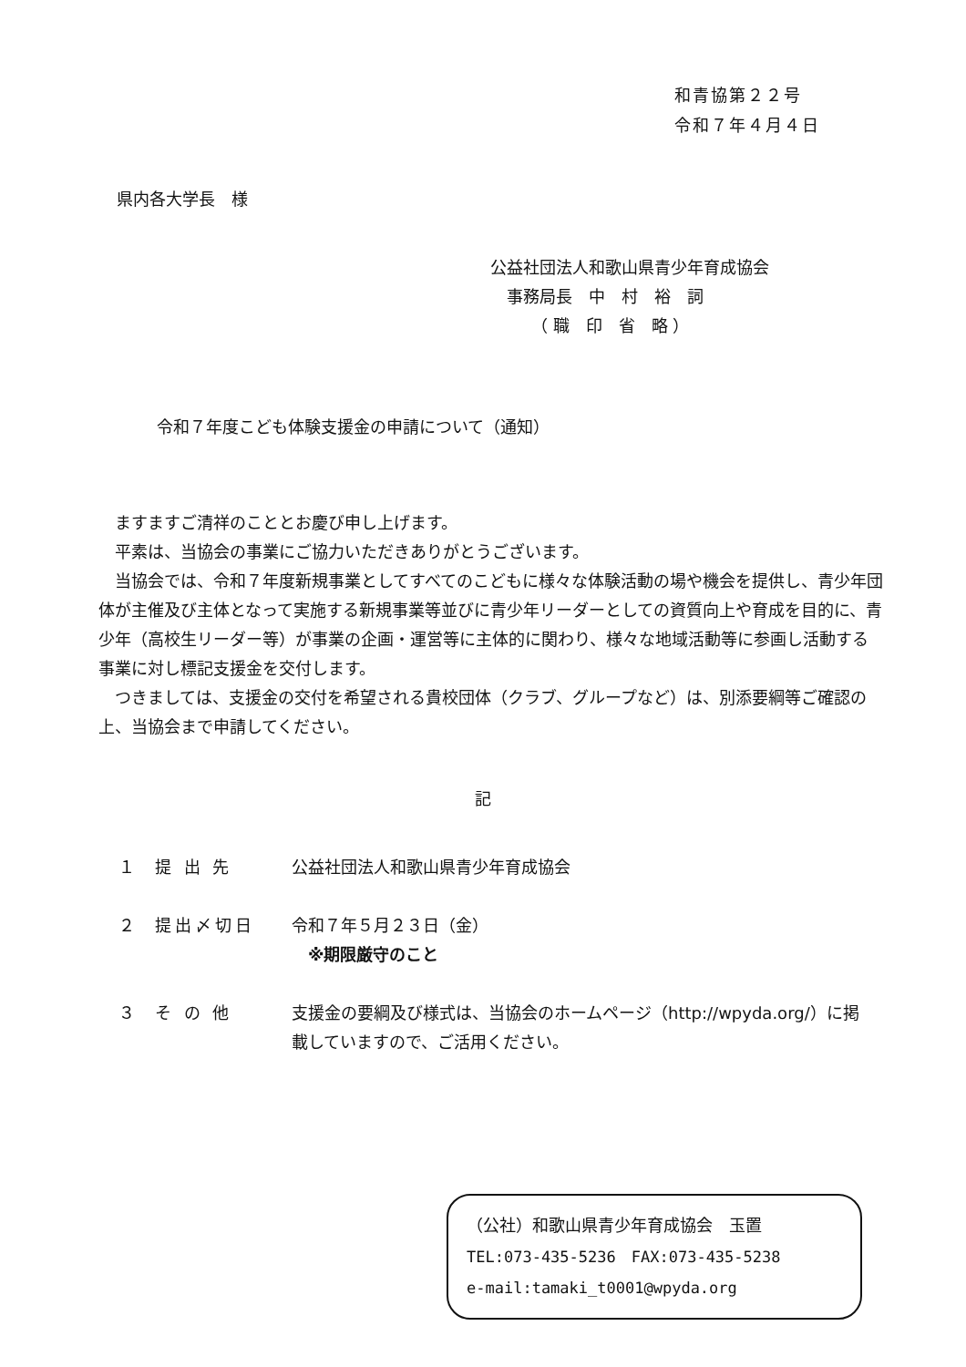和青協第２２号
令和７年４月４日
県内各大学長　様
公益社団法人和歌山県青少年育成協会
　事務局長　中　村　裕　詞
　　　（ 職　印　省　略 ）
令和７年度こども体験支援金の申請について（通知）
　ますますご清祥のこととお慶び申し上げます。
　平素は、当協会の事業にご協力いただきありがとうございます。
　当協会では、令和７年度新規事業としてすべてのこどもに様々な体験活動の場や機会を提供し、青少年団体が主催及び主体となって実施する新規事業等並びに青少年リーダーとしての資質向上や育成を目的に、青少年（高校生リーダー等）が事業の企画・運営等に主体的に関わり、様々な地域活動等に参画し活動する事業に対し標記支援金を交付します。
　つきましては、支援金の交付を希望される貴校団体（クラブ、グループなど）は、別添要綱等ご確認の上、当協会まで申請してください。
記
１ 提 出 先 公益社団法人和歌山県青少年育成協会
２ 提出〆切日 令和７年５月２３日（金）
　※期限厳守のこと
３ そ の 他 支援金の要綱及び様式は、当協会のホームページ（http://wpyda.org/）に掲載していますので、ご活用ください。
（公社）和歌山県青少年育成協会　玉置
TEL:073-435-5236　FAX:073-435-5238
e-mail:tamaki_t0001@wpyda.org